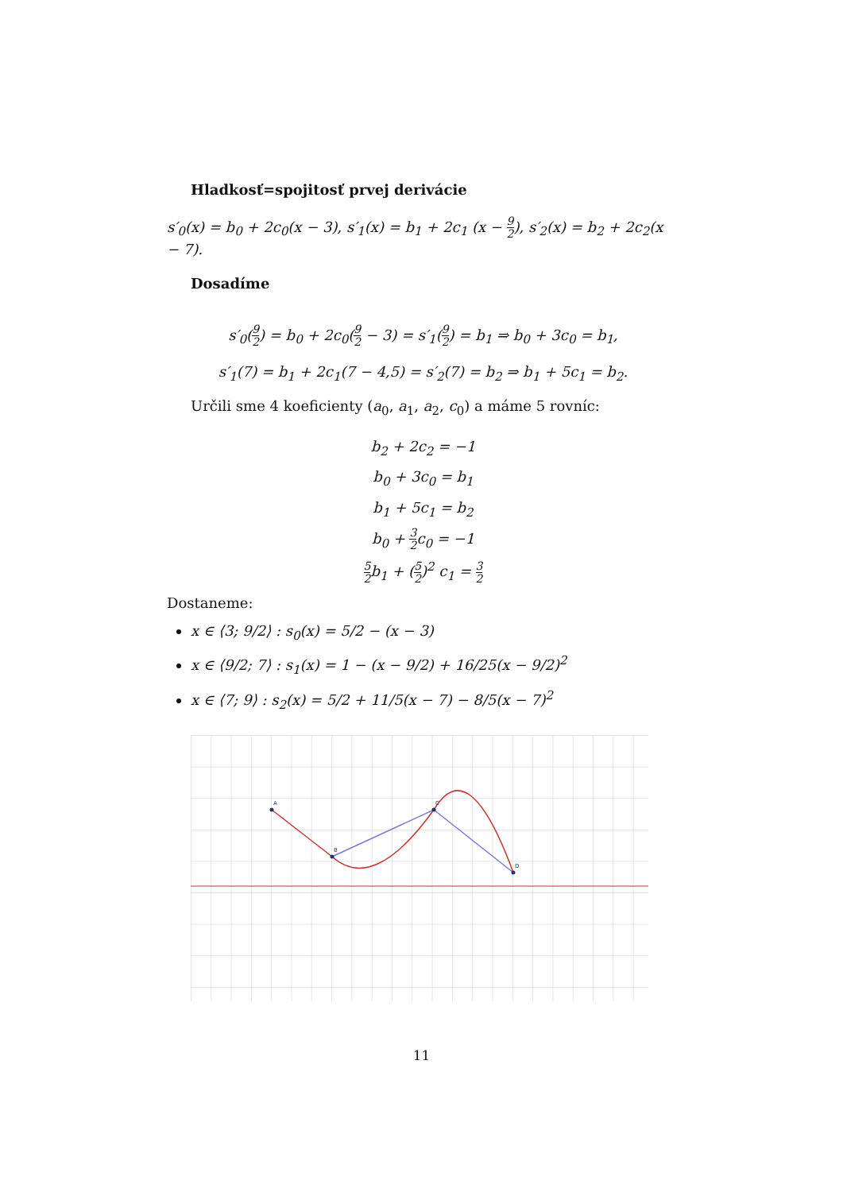Hladkosť=spojitosť prvej derivácie
s′<sub>0</sub>(x) = b<sub>0</sub> + 2c<sub>0</sub>(x − 3), s′<sub>1</sub>(x) = b<sub>1</sub> + 2c<sub>1</sub> (x − 9 2), s′<sub>2</sub>(x) = b<sub>2</sub> + 2c<sub>2</sub>(x − 7).
Dosadíme
s′<sub>0</sub>(9 2) = b<sub>0</sub> + 2c<sub>0</sub>(9 2 − 3) = s′<sub>1</sub>(9 2) = b<sub>1</sub> ⇒ b<sub>0</sub> + 3c<sub>0</sub> = b<sub>1</sub>,
s′<sub>1</sub>(7) = b<sub>1</sub> + 2c<sub>1</sub>(7 − 4,5) = s′<sub>2</sub>(7) = b<sub>2</sub> ⇒ b<sub>1</sub> + 5c<sub>1</sub> = b<sub>2</sub>.
Určili sme 4 koeficienty (a<sub>0</sub>, a<sub>1</sub>, a<sub>2</sub>, c<sub>0</sub>) a máme 5 rovníc:
b<sub>2</sub> + 2c<sub>2</sub> = −1
b<sub>0</sub> + 3c<sub>0</sub> = b<sub>1</sub>
b<sub>1</sub> + 5c<sub>1</sub> = b<sub>2</sub>
b<sub>0</sub> + 3 2c<sub>0</sub> = −1
5 2b<sub>1</sub> + (5 2)<sup>2</sup> c<sub>1</sub> = 3 2
Dostaneme:
x ∈ ⟨3; 9/2⟩ : s<sub>0</sub>(x) = 5/2 − (x − 3)
x ∈ ⟨9/2; 7⟩ : s<sub>1</sub>(x) = 1 − (x − 9/2) + 16/25(x − 9/2)<sup>2</sup>
x ∈ ⟨7; 9⟩ : s<sub>2</sub>(x) = 5/2 + 11/5(x − 7) − 8/5(x − 7)<sup>2</sup>
A
B
C
D
11